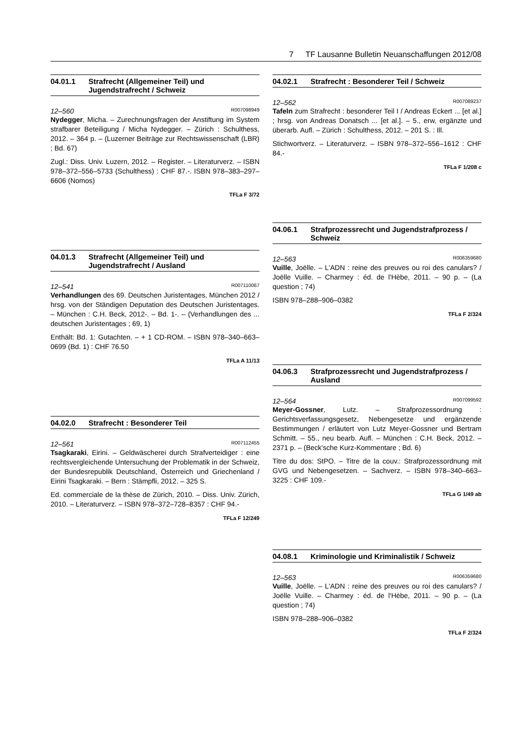7 TF Lausanne Bulletin Neuanschaffungen 2012/08
04.01.1 Strafrecht (Allgemeiner Teil) und Jugendstrafrecht / Schweiz
12–560 R007098949
Nydegger, Micha. – Zurechnungsfragen der Anstiftung im System strafbarer Beteiligung / Micha Nydegger. – Zürich : Schulthess, 2012. – 364 p. – (Luzerner Beiträge zur Rechtswissenschaft (LBR) ; Bd. 67)
Zugl.: Diss. Univ. Luzern, 2012. – Register. – Literaturverz. – ISBN 978–372–556–5733 (Schulthess) : CHF 87.-. ISBN 978–383–297–6606 (Nomos)
TFLa F 3/72
04.01.3 Strafrecht (Allgemeiner Teil) und Jugendstrafrecht / Ausland
12–541 R007110067
Verhandlungen des 69. Deutschen Juristentages, München 2012 / hrsg. von der Ständigen Deputation des Deutschen Juristentages. – München : C.H. Beck, 2012-. – Bd. 1-. – (Verhandlungen des ... deutschen Juristentages ; 69, 1)
Enthält: Bd. 1: Gutachten. – + 1 CD-ROM. – ISBN 978–340–663–0699 (Bd. 1) : CHF 76.50
TFLa A 11/13
04.02.0 Strafrecht : Besonderer Teil
12–561 R007112455
Tsagkaraki, Eirini. – Geldwäscherei durch Strafverteidiger : eine rechtsvergleichende Untersuchung der Problematik in der Schweiz, der Bundesrepublik Deutschland, Österreich und Griechenland / Eirini Tsagkaraki. – Bern : Stämpfli, 2012. – 325 S.
Ed. commerciale de la thèse de Zürich, 2010. – Diss. Univ. Zürich, 2010. – Literaturverz. – ISBN 978–372–728–8357 : CHF 94.-
TFLa F 12/249
04.02.1 Strafrecht : Besonderer Teil / Schweiz
12–562 R007089237
Tafeln zum Strafrecht : besonderer Teil I / Andreas Eckert ... [et al.] ; hrsg. von Andreas Donatsch ... [et al.]. – 5., erw, ergänzte und überarb. Aufl. – Zürich : Schulthess, 2012. – 201 S. : Ill.
Stichwortverz. – Literaturverz. – ISBN 978–372–556–1612 : CHF 84.-
TFLa F 1/208 c
04.06.1 Strafprozessrecht und Jugendstrafprozess / Schweiz
12–563 R006359680
Vuille, Joëlle. – L'ADN : reine des preuves ou roi des canulars? / Joëlle Vuille. – Charmey : éd. de l'Hèbe, 2011. – 90 p. – (La question ; 74)
ISBN 978–288–906–0382
TFLa F 2/324
04.06.3 Strafprozessrecht und Jugendstrafprozess / Ausland
12–564 R007099592
Meyer-Gossner, Lutz. – Strafprozessordnung : Gerichtsverfassungsgesetz, Nebengesetze und ergänzende Bestimmungen / erläutert von Lutz Meyer-Gossner und Bertram Schmitt. – 55., neu bearb. Aufl. – München : C.H. Beck, 2012. – 2371 p. – (Beck'sche Kurz-Kommentare ; Bd. 6)
Titre du dos: StPO. – Titre de la couv.: Strafprozessordnung mit GVG und Nebengesetzen. – Sachverz. – ISBN 978–340–663–3225 : CHF 109.-
TFLa G 1/49 ab
04.08.1 Kriminologie und Kriminalistik / Schweiz
12–563 R006359680
Vuille, Joëlle. – L'ADN : reine des preuves ou roi des canulars? / Joëlle Vuille. – Charmey : éd. de l'Hèbe, 2011. – 90 p. – (La question ; 74)
ISBN 978–288–906–0382
TFLa F 2/324